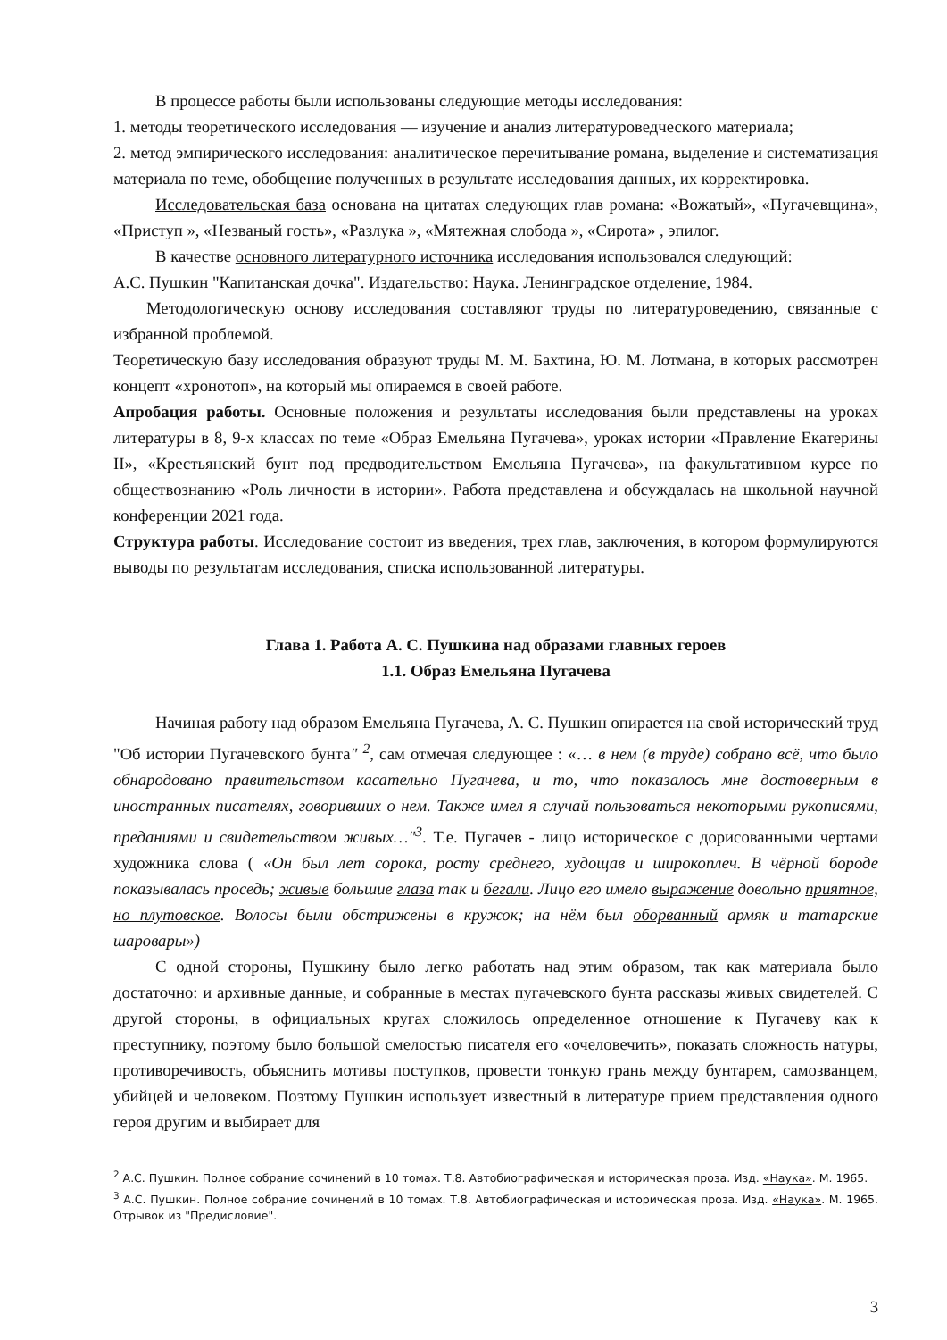В процессе работы были использованы следующие методы исследования:
1. методы теоретического исследования — изучение и анализ литературоведческого материала;
2. метод эмпирического исследования: аналитическое перечитывание романа, выделение и систематизация материала по теме, обобщение полученных в результате исследования данных, их корректировка.
Исследовательская база основана на цитатах следующих глав романа: «Вожатый», «Пугачевщина», «Приступ », «Незваный гость», «Разлука », «Мятежная слобода », «Сирота» , эпилог.
В качестве основного литературного источника исследования использовался следующий:
А.С. Пушкин "Капитанская дочка". Издательство: Наука. Ленинградское отделение, 1984.
Методологическую основу исследования составляют труды по литературоведению, связанные с избранной проблемой.
Теоретическую базу исследования образуют труды М. М. Бахтина, Ю. М. Лотмана, в которых рассмотрен концепт «хронотоп», на который мы опираемся в своей работе.
Апробация работы. Основные положения и результаты исследования были представлены на уроках литературы в 8, 9-х классах по теме «Образ Емельяна Пугачева», уроках истории «Правление Екатерины II», «Крестьянский бунт под предводительством Емельяна Пугачева», на факультативном курсе по обществознанию «Роль личности в истории». Работа представлена и обсуждалась на школьной научной конференции 2021 года.
Структура работы. Исследование состоит из введения, трех глав, заключения, в котором формулируются выводы по результатам исследования, списка использованной литературы.
Глава 1. Работа А. С. Пушкина над образами главных героев
1.1. Образ Емельяна Пугачева
Начиная работу над образом Емельяна Пугачева, А. С. Пушкин опирается на свой исторический труд "Об истории Пугачевского бунта" <sup>2</sup>, сам отмечая следующее : «… в нем (в труде) собрано всё, что было обнародовано правительством касательно Пугачева, и то, что показалось мне достоверным в иностранных писателях, говоривших о нем. Также имел я случай пользоваться некоторыми рукописями, преданиями и свидетельством живых…"<sup>3</sup>. Т.е. Пугачев - лицо историческое с дорисованными чертами художника слова ( «Он был лет сорока, росту среднего, худощав и широкоплеч. В чёрной бороде показывалась проседь; живые большие глаза так и бегали. Лицо его имело выражение довольно приятное, но плутовское. Волосы были обстрижены в кружок; на нём был оборванный армяк и татарские шаровары»)
С одной стороны, Пушкину было легко работать над этим образом, так как материала было достаточно: и архивные данные, и собранные в местах пугачевского бунта рассказы живых свидетелей. С другой стороны, в официальных кругах сложилось определенное отношение к Пугачеву как к преступнику, поэтому было большой смелостью писателя его «очеловечить», показать сложность натуры, противоречивость, объяснить мотивы поступков, провести тонкую грань между бунтарем, самозванцем, убийцей и человеком. Поэтому Пушкин использует известный в литературе прием представления одного героя другим и выбирает для
<sup>2</sup> А.С. Пушкин. Полное собрание сочинений в 10 томах. Т.8. Автобиографическая и историческая проза. Изд. «Наука». М. 1965.
<sup>3</sup> А.С. Пушкин. Полное собрание сочинений в 10 томах. Т.8. Автобиографическая и историческая проза. Изд. «Наука». М. 1965. Отрывок из "Предисловие".
3